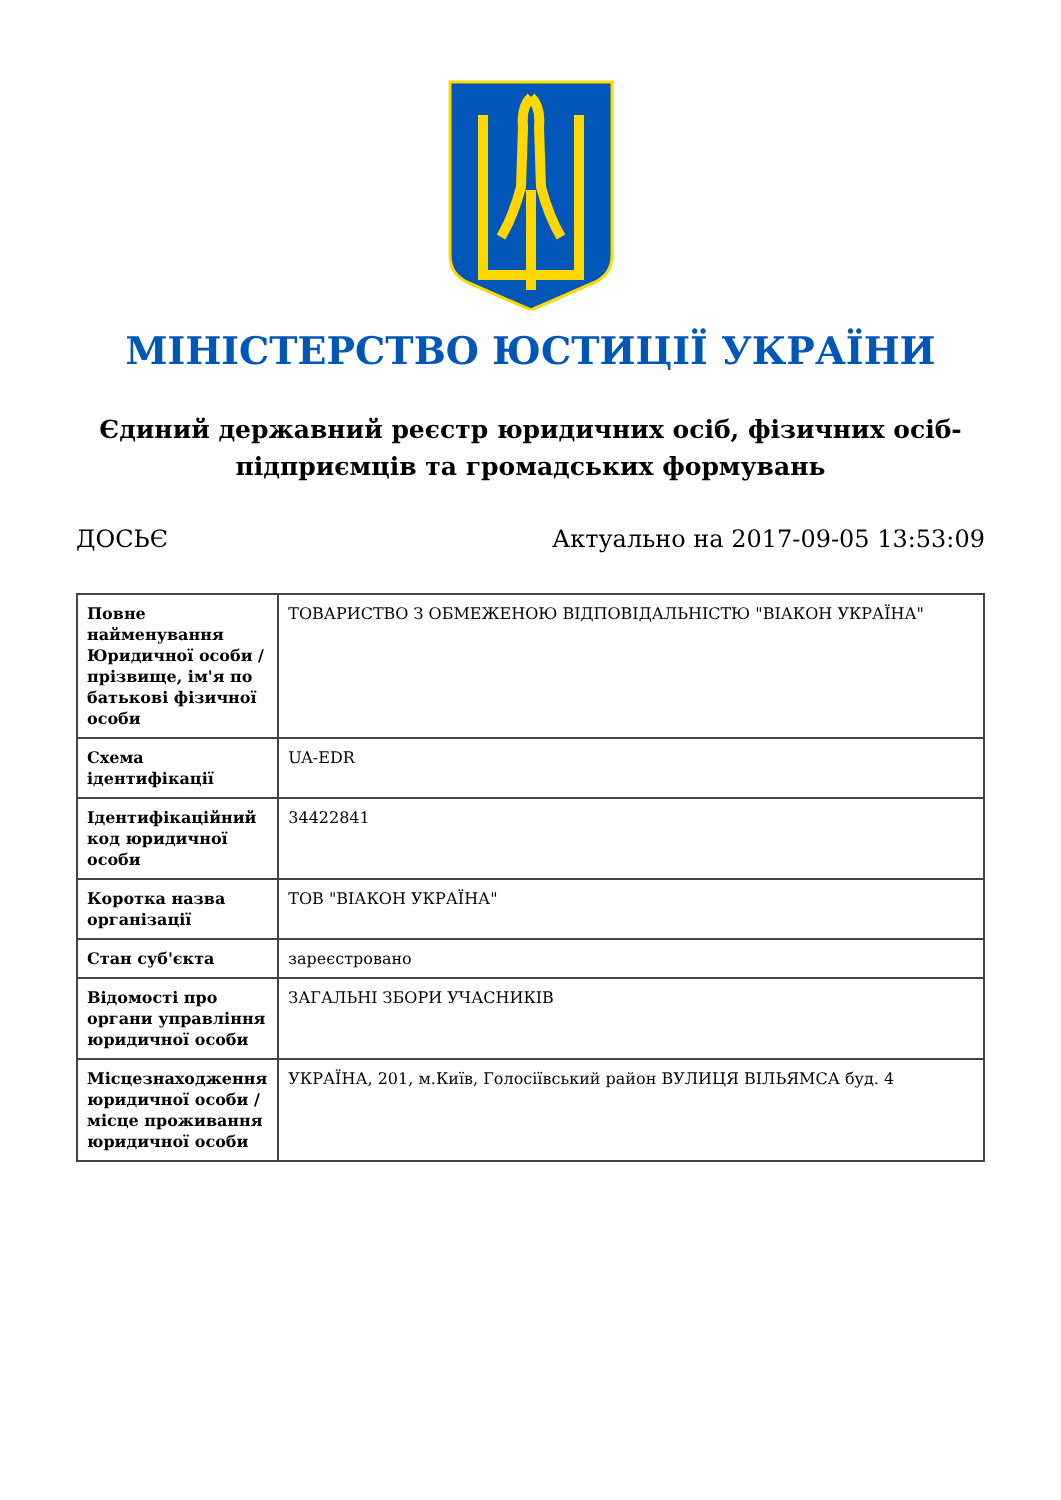МІНІСТЕРСТВО ЮСТИЦІЇ УКРАЇНИ
Єдиний державний реєстр юридичних осіб, фізичних осіб-підприємців та громадських формувань
ДОСЬЄ Актуально на 2017-09-05 13:53:09
| Повне найменування Юридичної особи / прізвище, ім'я по батькові фізичної особи | ТОВАРИСТВО З ОБМЕЖЕНОЮ ВІДПОВІДАЛЬНІСТЮ "ВІАКОН УКРАЇНА" |
| Схема ідентифікації | UA-EDR |
| Ідентифікаційний код юридичної особи | 34422841 |
| Коротка назва організації | ТОВ "ВІАКОН УКРАЇНА" |
| Стан суб'єкта | зареєстровано |
| Відомості про органи управління юридичної особи | ЗАГАЛЬНІ ЗБОРИ УЧАСНИКІВ |
| Місцезнаходження юридичної особи / місце проживання юридичної особи | УКРАЇНА, 201, м.Київ, Голосіївський район ВУЛИЦЯ ВІЛЬЯМСА буд. 4 |